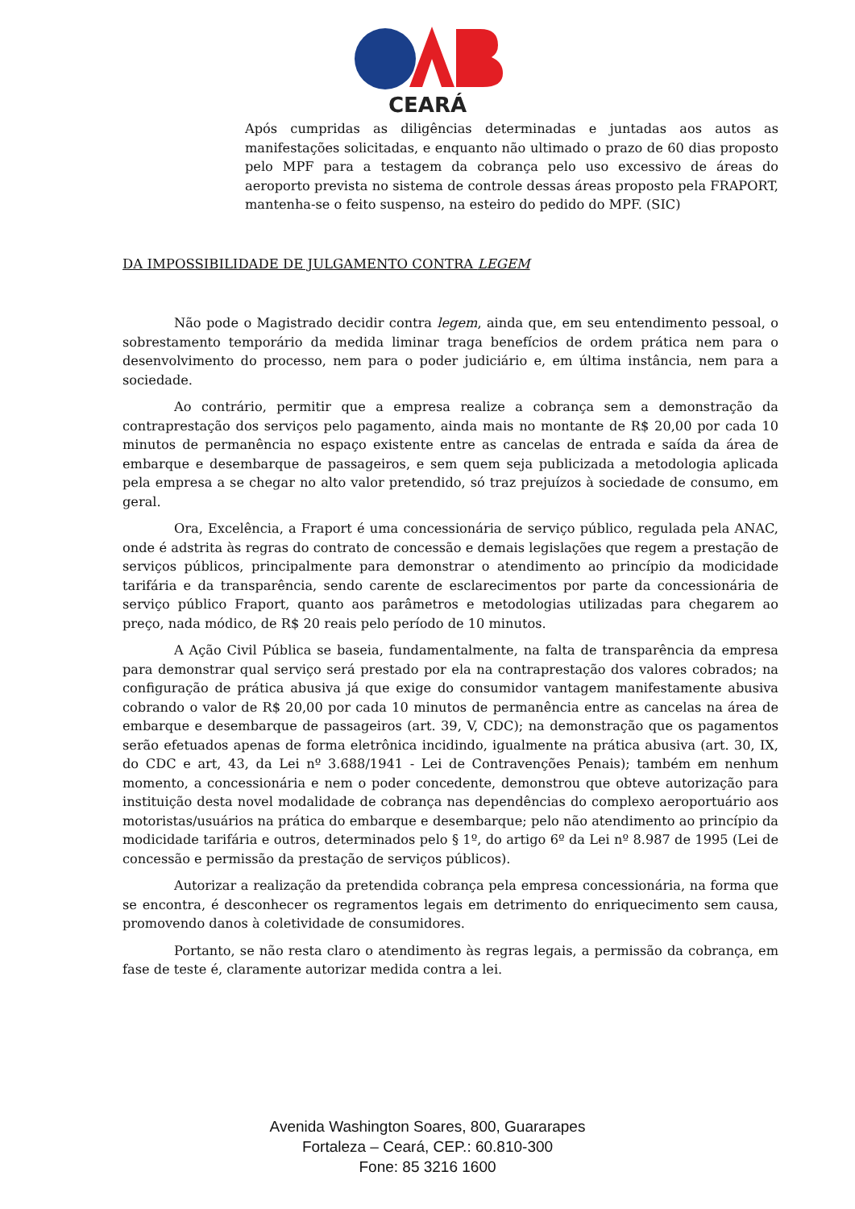CEARÁ
Após cumpridas as diligências determinadas e juntadas aos autos as manifestações solicitadas, e enquanto não ultimado o prazo de 60 dias proposto pelo MPF para a testagem da cobrança pelo uso excessivo de áreas do aeroporto prevista no sistema de controle dessas áreas proposto pela FRAPORT, mantenha-se o feito suspenso, na esteiro do pedido do MPF. (SIC)
DA IMPOSSIBILIDADE DE JULGAMENTO CONTRA LEGEM
Não pode o Magistrado decidir contra legem, ainda que, em seu entendimento pessoal, o sobrestamento temporário da medida liminar traga benefícios de ordem prática nem para o desenvolvimento do processo, nem para o poder judiciário e, em última instância, nem para a sociedade.
Ao contrário, permitir que a empresa realize a cobrança sem a demonstração da contraprestação dos serviços pelo pagamento, ainda mais no montante de R$ 20,00 por cada 10 minutos de permanência no espaço existente entre as cancelas de entrada e saída da área de embarque e desembarque de passageiros, e sem quem seja publicizada a metodologia aplicada pela empresa a se chegar no alto valor pretendido, só traz prejuízos à sociedade de consumo, em geral.
Ora, Excelência, a Fraport é uma concessionária de serviço público, regulada pela ANAC, onde é adstrita às regras do contrato de concessão e demais legislações que regem a prestação de serviços públicos, principalmente para demonstrar o atendimento ao princípio da modicidade tarifária e da transparência, sendo carente de esclarecimentos por parte da concessionária de serviço público Fraport, quanto aos parâmetros e metodologias utilizadas para chegarem ao preço, nada módico, de R$ 20 reais pelo período de 10 minutos.
A Ação Civil Pública se baseia, fundamentalmente, na falta de transparência da empresa para demonstrar qual serviço será prestado por ela na contraprestação dos valores cobrados; na configuração de prática abusiva já que exige do consumidor vantagem manifestamente abusiva cobrando o valor de R$ 20,00 por cada 10 minutos de permanência entre as cancelas na área de embarque e desembarque de passageiros (art. 39, V, CDC); na demonstração que os pagamentos serão efetuados apenas de forma eletrônica incidindo, igualmente na prática abusiva (art. 30, IX, do CDC e art, 43, da Lei nº 3.688/1941 - Lei de Contravenções Penais); também em nenhum momento, a concessionária e nem o poder concedente, demonstrou que obteve autorização para instituição desta novel modalidade de cobrança nas dependências do complexo aeroportuário aos motoristas/usuários na prática do embarque e desembarque; pelo não atendimento ao princípio da modicidade tarifária e outros, determinados pelo § 1º, do artigo 6º da Lei nº 8.987 de 1995 (Lei de concessão e permissão da prestação de serviços públicos).
Autorizar a realização da pretendida cobrança pela empresa concessionária, na forma que se encontra, é desconhecer os regramentos legais em detrimento do enriquecimento sem causa, promovendo danos à coletividade de consumidores.
Portanto, se não resta claro o atendimento às regras legais, a permissão da cobrança, em fase de teste é, claramente autorizar medida contra a lei.
Avenida Washington Soares, 800, Guararapes
Fortaleza – Ceará, CEP.: 60.810-300
Fone: 85 3216 1600